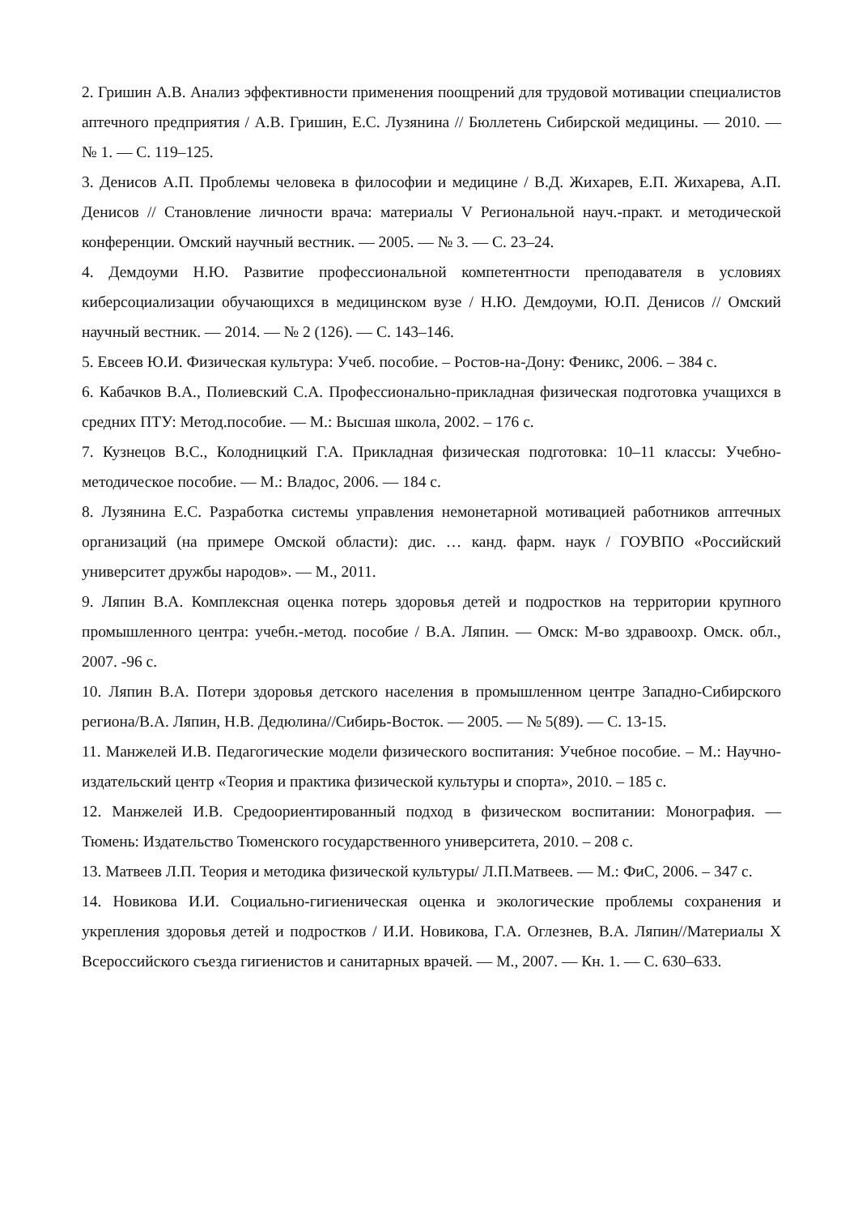2. Гришин А.В. Анализ эффективности применения поощрений для трудовой мотивации специалистов аптечного предприятия / А.В. Гришин, Е.С. Лузянина // Бюллетень Сибирской медицины. — 2010. — № 1. — С. 119–125.
3. Денисов А.П. Проблемы человека в философии и медицине / В.Д. Жихарев, Е.П. Жихарева, А.П. Денисов // Становление личности врача: материалы V Региональной науч.-практ. и методической конференции. Омский научный вестник. — 2005. — № 3. — С. 23–24.
4. Демдоуми Н.Ю. Развитие профессиональной компетентности преподавателя в условиях киберсоциализации обучающихся в медицинском вузе / Н.Ю. Демдоуми, Ю.П. Денисов // Омский научный вестник. — 2014. — № 2 (126). — С. 143–146.
5. Евсеев Ю.И. Физическая культура: Учеб. пособие. – Ростов-на-Дону: Феникс, 2006. – 384 с.
6. Кабачков В.А., Полиевский С.А. Профессионально-прикладная физическая подготовка учащихся в средних ПТУ: Метод.пособие. — М.: Высшая школа, 2002. – 176 с.
7. Кузнецов В.С., Колодницкий Г.А. Прикладная физическая подготовка: 10–11 классы: Учебно-методическое пособие. — М.: Владос, 2006. — 184 с.
8. Лузянина Е.С. Разработка системы управления немонетарной мотивацией работников аптечных организаций (на примере Омской области): дис. … канд. фарм. наук / ГОУВПО «Российский университет дружбы народов». — М., 2011.
9. Ляпин В.А. Комплексная оценка потерь здоровья детей и подростков на территории крупного промышленного центра: учебн.-метод. пособие / В.А. Ляпин. — Омск: М-во здравоохр. Омск. обл., 2007. -96 с.
10. Ляпин В.А. Потери здоровья детского населения в промышленном центре Западно-Сибирского региона/В.А. Ляпин, Н.В. Дедюлина//Сибирь-Восток. — 2005. — № 5(89). — С. 13-15.
11. Манжелей И.В. Педагогические модели физического воспитания: Учебное пособие. – М.: Научно-издательский центр «Теория и практика физической культуры и спорта», 2010. – 185 с.
12. Манжелей И.В. Средоориентированный подход в физическом воспитании: Монография. — Тюмень: Издательство Тюменского государственного университета, 2010. – 208 с.
13. Матвеев Л.П. Теория и методика физической культуры/ Л.П.Матвеев. — М.: ФиС, 2006. – 347 с.
14. Новикова И.И. Социально-гигиеническая оценка и экологические проблемы сохранения и укрепления здоровья детей и подростков / И.И. Новикова, Г.А. Оглезнев, В.А. Ляпин//Материалы X Всероссийского съезда гигиенистов и санитарных врачей. — М., 2007. — Кн. 1. — С. 630–633.